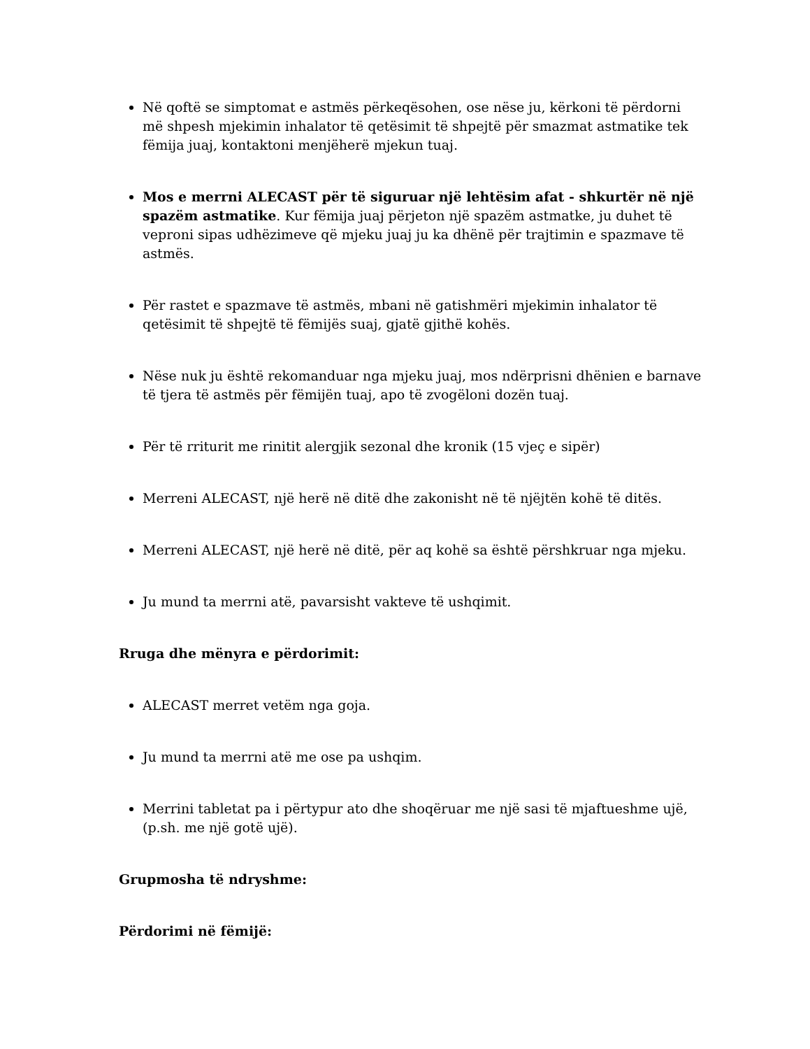Në qoftë se simptomat e astmës përkeqësohen, ose nëse ju, kërkoni të përdorni më shpesh mjekimin inhalator të qetësimit të shpejtë për smazmat astmatike tek fëmija juaj, kontaktoni menjëherë mjekun tuaj.
Mos e merrni ALECAST për të siguruar një lehtësim afat - shkurtër në një spazëm astmatike. Kur fëmija juaj përjeton një spazëm astmatke, ju duhet të vepronі sipas udhëzimeve që mjeku juaj ju ka dhënë për trajtimin e spazmave të astmës.
Për rastet e spazmave të astmës, mbani në gatishmëri mjekimin inhalator të qetësimit të shpejtë të fëmijës suaj, gjatë gjithë kohës.
Nëse nuk ju është rekomanduar nga mjeku juaj, mos ndërprisni dhënien e barnave të tjera të astmës për fëmijën tuaj, apo të zvogëloni dozën tuaj.
Për të rriturit me rinitit alergjik sezonal dhe kronik (15 vjeç e sipër)
Merreni ALECAST, një herë në ditë dhe zakonisht në të njëjtën kohë të ditës.
Merreni ALECAST, një herë në ditë, për aq kohë sa është përshkruar nga mjeku.
Ju mund ta merrni atë, pavarsisht vakteve të ushqimit.
Rruga dhe mënyra e përdorimit:
ALECAST merret vetëm nga goja.
Ju mund ta merrni atë me ose pa ushqim.
Merrini tabletat pa i përtypur ato dhe shoqëruar me një sasi të mjaftueshme ujë, (p.sh. me një gotë ujë).
Grupmosha të ndryshme:
Përdorimi në fëmijë: